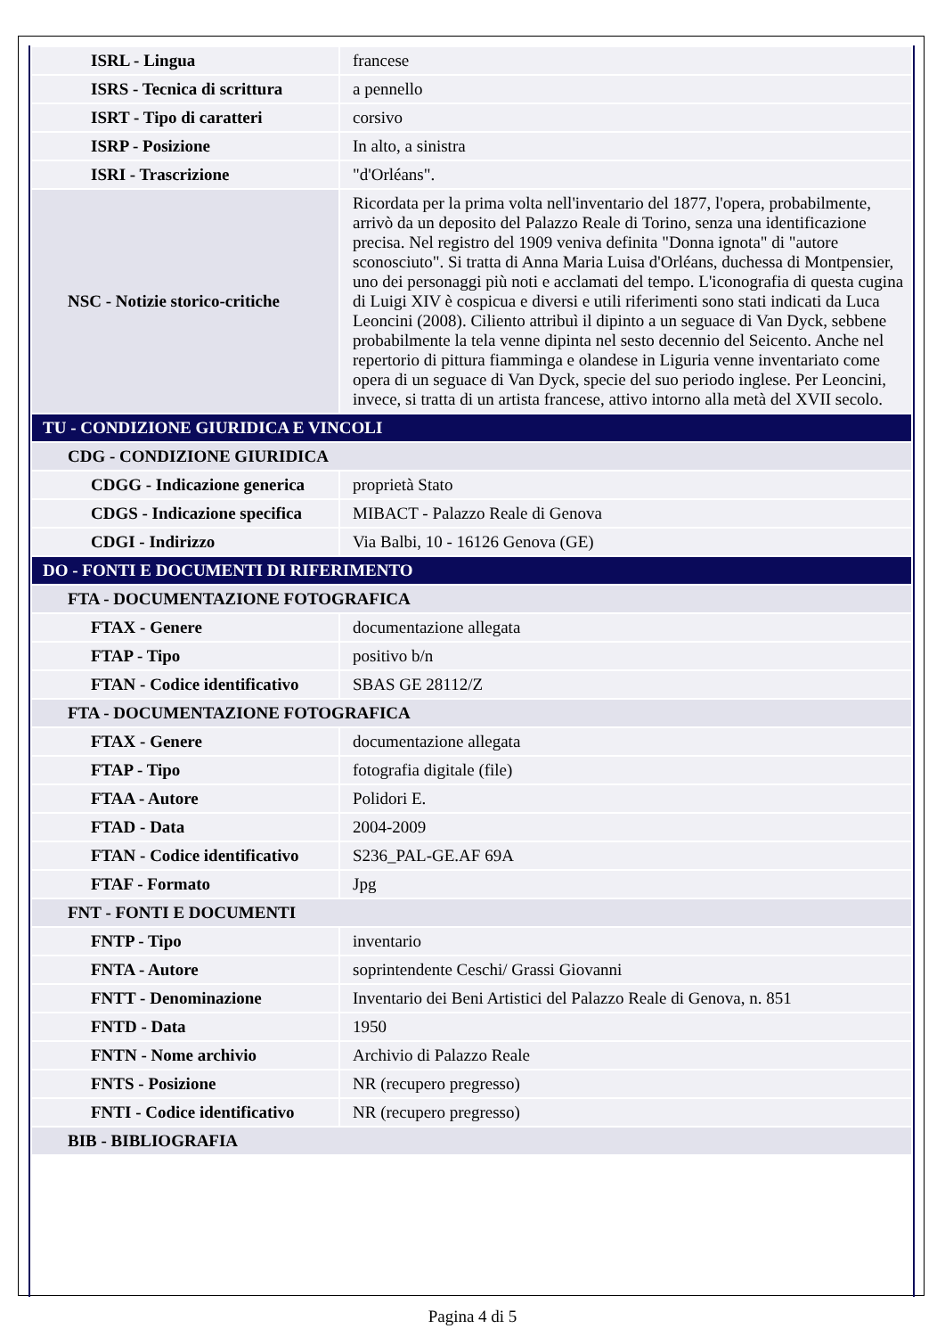| ISRL - Lingua | francese |
| ISRS - Tecnica di scrittura | a pennello |
| ISRT - Tipo di caratteri | corsivo |
| ISRP - Posizione | In alto, a sinistra |
| ISRI - Trascrizione | "d'Orléans". |
| NSC - Notizie storico-critiche | Ricordata per la prima volta nell'inventario del 1877, l'opera, probabilmente, arrivò da un deposito del Palazzo Reale di Torino, senza una identificazione precisa. Nel registro del 1909 veniva definita "Donna ignota" di "autore sconosciuto". Si tratta di Anna Maria Luisa d'Orléans, duchessa di Montpensier, uno dei personaggi più noti e acclamati del tempo. L'iconografia di questa cugina di Luigi XIV è cospicua e diversi e utili riferimenti sono stati indicati da Luca Leoncini (2008). Ciliento attribuì il dipinto a un seguace di Van Dyck, sebbene probabilmente la tela venne dipinta nel sesto decennio del Seicento. Anche nel repertorio di pittura fiamminga e olandese in Liguria venne inventariato come opera di un seguace di Van Dyck, specie del suo periodo inglese. Per Leoncini, invece, si tratta di un artista francese, attivo intorno alla metà del XVII secolo. |
| TU - CONDIZIONE GIURIDICA E VINCOLI | |
| CDG - CONDIZIONE GIURIDICA | |
| CDGG - Indicazione generica | proprietà Stato |
| CDGS - Indicazione specifica | MIBACT - Palazzo Reale di Genova |
| CDGI - Indirizzo | Via Balbi, 10 - 16126 Genova (GE) |
| DO - FONTI E DOCUMENTI DI RIFERIMENTO | |
| FTA - DOCUMENTAZIONE FOTOGRAFICA | |
| FTAX - Genere | documentazione allegata |
| FTAP - Tipo | positivo b/n |
| FTAN - Codice identificativo | SBAS GE 28112/Z |
| FTA - DOCUMENTAZIONE FOTOGRAFICA | |
| FTAX - Genere | documentazione allegata |
| FTAP - Tipo | fotografia digitale (file) |
| FTAA - Autore | Polidori E. |
| FTAD - Data | 2004-2009 |
| FTAN - Codice identificativo | S236_PAL-GE.AF 69A |
| FTAF - Formato | Jpg |
| FNT - FONTI E DOCUMENTI | |
| FNTP - Tipo | inventario |
| FNTA - Autore | soprintendente Ceschi/ Grassi Giovanni |
| FNTT - Denominazione | Inventario dei Beni Artistici del Palazzo Reale di Genova, n. 851 |
| FNTD - Data | 1950 |
| FNTN - Nome archivio | Archivio di Palazzo Reale |
| FNTS - Posizione | NR (recupero pregresso) |
| FNTI - Codice identificativo | NR (recupero pregresso) |
| BIB - BIBLIOGRAFIA | |
Pagina 4 di 5